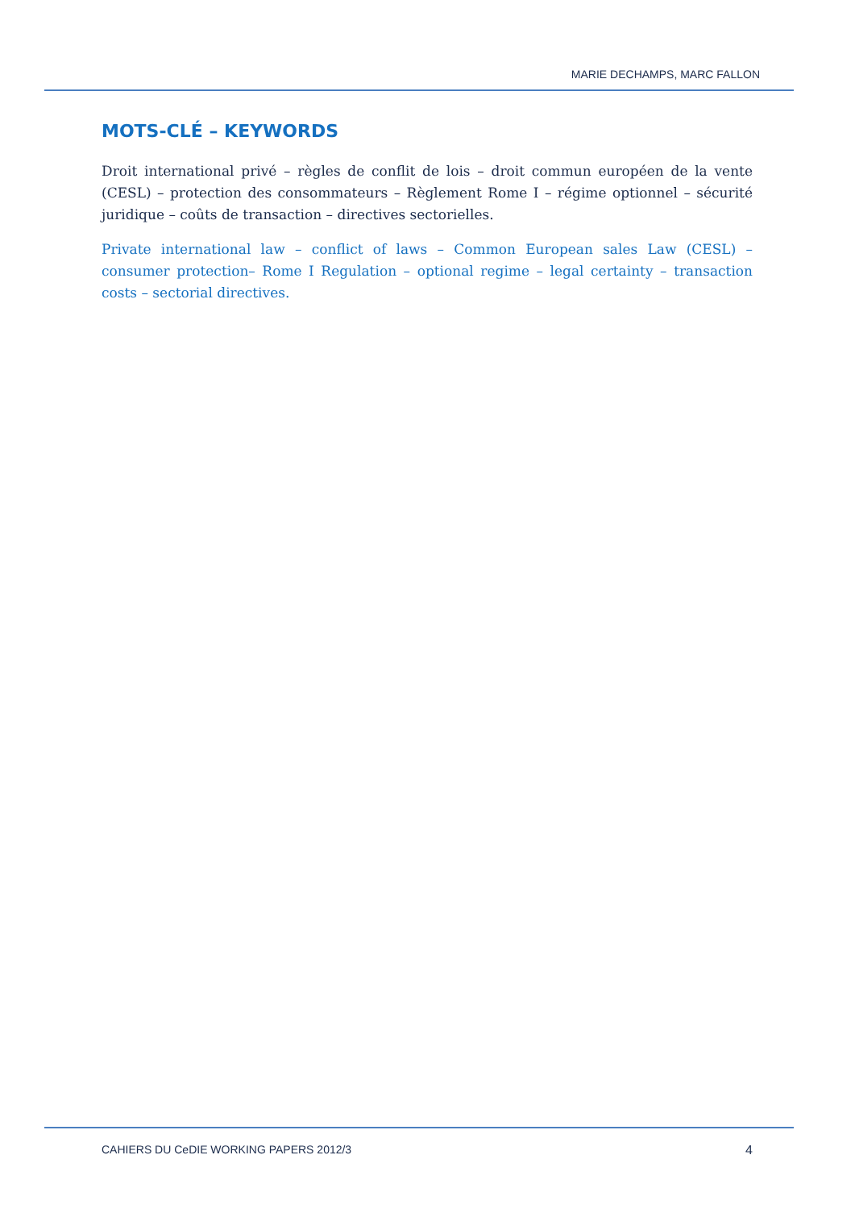MARIE DECHAMPS, MARC FALLON
MOTS-CLÉ – KEYWORDS
Droit international privé – règles de conflit de lois – droit commun européen de la vente (CESL) – protection des consommateurs – Règlement Rome I – régime optionnel – sécurité juridique – coûts de transaction – directives sectorielles.
Private international law – conflict of laws – Common European sales Law (CESL) – consumer protection– Rome I Regulation – optional regime – legal certainty – transaction costs – sectorial directives.
CAHIERS DU CeDIE WORKING PAPERS 2012/3 4